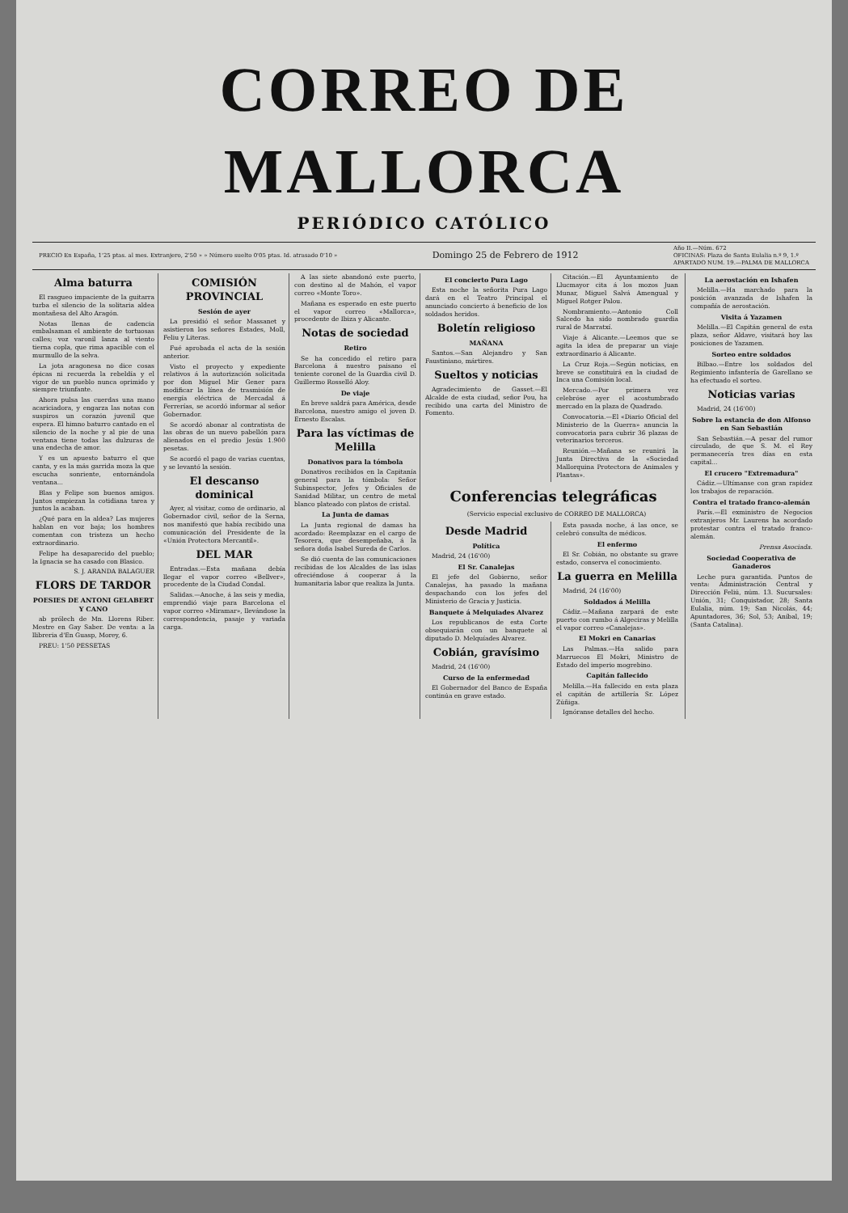CORREO DE MALLORCA
PERIÓDICO CATÓLICO
PRECIO En España, 1'25 ptas. al mes. Extranjero, 2'50 » » Número suelto 0'05 ptas. Id. atrasado 0'10 »
Domingo 25 de Febrero de 1912
Año II.—Núm. 672
OFICINAS: Plaza de Santa Eulalia n.º 9, 1.º
APARTADO NUM. 19.—PALMA DE MALLORCA
Alma baturra
El rasgueo impaciente de la guitarra turba el silencio de la solitaria aldea montañesa del Alto Aragón.
Notas llenas de cadencia embalsaman el ambiente de tortuosas calles; voz varonil lanza al viento tierna copla, que rima apacible con el murmullo de la selva.
La jota aragonesa no dice cosas épicas ni recuerda la rebeldía y el vigor de un pueblo nunca oprimido y siempre triunfante.
Ahora pulsa las cuerdas una mano acariciadora, y engarza las notas con suspiros un corazón juvenil que espera. El himno baturro cantado en el silencio de la noche y al pie de una ventana tiene todas las dulzuras de una endecha de amor.
Y es un apuesto baturro el que canta, y es la más garrida moza la que escucha sonriente, entornándola ventana...
Blas y Felipe son buenos amigos. Juntos empiezan la cotidiana tarea y juntos la acaban.
¿Qué para en la aldea? Las mujeres hablan en voz baja; los hombres comentan con tristeza un hecho extraordinario.
Felipe ha desaparecido del pueblo; la Ignacia se ha casado con Blasico.
S. J. ARANDA BALAGUER
FLORS DE TARDOR
POESIES DE ANTONI GELABERT Y CANO
ab prólech de Mn. Llorens Riber. Mestre en Gay Saber. De venta: a la llibreria d'En Guasp, Morey, 6.
PREU: 1'50 PESSETAS
COMISIÓN PROVINCIAL
Sesión de ayer
La presidió el señor Massanet y asistieron los señores Estades, Moll, Feliu y Literas.
Fué aprobada el acta de la sesión anterior.
Visto el proyecto y expediente relativos á la autorización solicitada por don Miguel Mir Gener para modificar la línea de trasmisión de energía eléctrica de Mercadal á Ferrerías, se acordó informar al señor Gobernador.
Se acordó abonar al contratista de las obras de un nuevo pabellón para alienados en el predio Jesús 1.900 pesetas.
Se acordó el pago de varias cuentas, y se levantó la sesión.
El descanso dominical
Ayer, al visitar, como de ordinario, al Gobernador civil, señor de la Serna, nos manifestó que había recibido una comunicación del Presidente de la «Unión Protectora Mercantil».
DEL MAR
Entradas.—Esta mañana debía llegar el vapor correo «Bellver», procedente de la Ciudad Condal.
Salidas.—Anoche, á las seis y media, emprendió viaje para Barcelona el vapor correo «Miramar», llevándose la correspondencia, pasaje y variada carga.
A las siete abandonó este puerto, con destino al de Mahón, el vapor correo «Monte Toro».
Mañana es esperado en este puerto el vapor correo «Mallorca», procedente de Ibiza y Alicante.
Notas de sociedad
Retiro
Se ha concedido el retiro para Barcelona á nuestro paisano el teniente coronel de la Guardia civil D. Guillermo Rosselló Aloy.
De viaje
En breve saldrá para América, desde Barcelona, nuestro amigo el joven D. Ernesto Escalas.
Para las víctimas de Melilla
Donativos para la tómbola
Donativos recibidos en la Capitanía general para la tómbola: Señor Subinspector, Jefes y Oficiales de Sanidad Militar, un centro de metal blanco plateado con platos de cristal.
La Junta de damas
La Junta regional de damas ha acordado: Reemplazar en el cargo de Tesorera, que desempeñaba, á la señora doña Isabel Sureda de Carlos.
Se dió cuenta de las comunicaciones recibidas de los Alcaldes de las islas ofreciéndose á cooperar á la humanitaria labor que realiza la Junta.
El concierto Pura Lago
Esta noche la señorita Pura Lago dará en el Teatro Principal el anunciado concierto á beneficio de los soldados heridos.
Boletín religioso
MAÑANA
Santos.—San Alejandro y San Faustiniano, mártires.
Sueltos y noticias
Agradecimiento de Gasset.—El Alcalde de esta ciudad, señor Pou, ha recibido una carta del Ministro de Fomento.
Citación.—El Ayuntamiento de Llucmayor cita á los mozos Juan Munar, Miguel Salvá Amengual y Miguel Rotger Palou.
Nombramiento.—Antonio Coll Salcedo ha sido nombrado guardia rural de Marratxí.
Viaje á Alicante.—Leemos que se agita la idea de preparar un viaje extraordinario á Alicante.
La Cruz Roja.—Según noticias, en breve se constituirá en la ciudad de Inca una Comisión local.
Mercado.—Por primera vez celebróse ayer el acostumbrado mercado en la plaza de Quadrado.
Convocatoria.—El «Diario Oficial del Ministerio de la Guerra» anuncia la convocatoria para cubrir 36 plazas de veterinarios terceros.
Reunión.—Mañana se reunirá la Junta Directiva de la «Sociedad Mallorquina Protectora de Animales y Plantas».
Conferencias telegráficas
(Servicio especial exclusivo de CORREO DE MALLORCA)
Desde Madrid
Política
Madrid, 24 (16'00)
El Sr. Canalejas
El jefe del Gobierno, señor Canalejas, ha pasado la mañana despachando con los jefes del Ministerio de Gracia y Justicia.
Banquete á Melquiades Alvarez
Los republicanos de esta Corte obsequiarán con un banquete al diputado D. Melquíades Alvarez.
Cobián, gravísimo
Madrid, 24 (16'00)
Curso de la enfermedad
El Gobernador del Banco de España continúa en grave estado.
Esta pasada noche, á las once, se celebró consulta de médicos.
El enfermo
El Sr. Cobián, no obstante su grave estado, conserva el conocimiento.
La guerra en Melilla
Madrid, 24 (16'00)
Soldados á Melilla
Cádiz.—Mañana zarpará de este puerto con rumbo á Algeciras y Melilla el vapor correo «Canalejas».
El Mokri en Canarias
Las Palmas.—Ha salido para Marruecos El Mokri, Ministro de Estado del imperio mogrebino.
Capitán fallecido
Melilla.—Ha fallecido en esta plaza el capitán de artillería Sr. López Zúñiga.
Ignóranse detalles del hecho.
La aerostación en Ishafen
Melilla.—Ha marchado para la posición avanzada de Ishafen la compañía de aerostación.
Visita á Yazamen
Melilla.—El Capitán general de esta plaza, señor Aldave, visitará hoy las posiciones de Yazamen.
Sorteo entre soldados
Bilbao.—Entre los soldados del Regimiento infantería de Garellano se ha efectuado el sorteo.
Noticias varias
Madrid, 24 (16'00)
Sobre la estancia de don Alfonso en San Sebastián
San Sebastián.—A pesar del rumor circulado, de que S. M. el Rey permanecería tres días en esta capital...
El crucero "Extremadura"
Cádiz.—Ultímanse con gran rapidez los trabajos de reparación.
Contra el tratado franco-alemán
París.—El exministro de Negocios extranjeros Mr. Laurens ha acordado protestar contra el tratado franco-alemán.
Prensa Asociada.
Sociedad Cooperativa de Ganaderos
Leche pura garantida. Puntos de venta: Administración Central y Dirección Feliú, núm. 13. Sucursales: Unión, 31; Conquistador, 28; Santa Eulalia, núm. 19; San Nicolás, 44; Apuntadores, 36; Sol, 53; Aníbal, 19; (Santa Catalina).